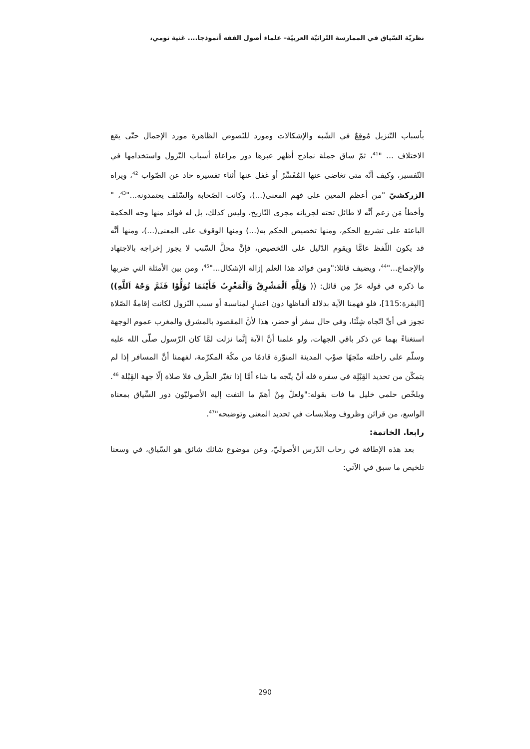نظريّة السّياق في الممارسة التّراثيّة العربيّة– علماء أصول الفقه أنموذجا.... غنية تومي،
بأسباب التّنزيل مُوقِعٌ في الشّبه والإشكالات ومورد للنّصوص الظاهرة مورد الإجمال حتّى يقع الاختلاف ... "<sup>41</sup>، ثمّ ساق جملة نماذج أظهر عبرها دور مراعاة أسباب النّزول واستخدامها في التّفسير، وكيف أنَّه متى تغاضى عنها المُفَسِّرُ أو غفل عنها أثناء تفسيره حاد عن الصّواب <sup>42</sup>، ويراه الزركشيّ "من أعظم المعين على فهم المعنى(...)، وكانت الصّحابة والسّلف يعتمدونه..."<sup>43</sup>، " وأخطأ مَن زعم أنَّه لا طائل تحته لجريانه مجرى التّاريخ، وليس كذلك، بل له فوائد منها وجه الحكمة الباعثة على تشريع الحكم، ومنها تخصيص الحكم به(...) ومنها الوقوف على المعنى(...)، ومنها أنَّه قد يكون اللّفظ عامًّا ويقوم الدّليل على التّخصيص، فإنَّ محلَّ السّبب لا يجوز إخراجه بالاجتهاد والإجماع..."<sup>44</sup>، ويضيف قائلا:"ومن فوائد هذا العلم إزالة الإشكال..."<sup>45</sup>، ومن بين الأمثلة التي ضربها ما ذكره في قوله عزّ مِن قائل: (( وَلِلَّهِ اَلْمَشْرِقُ وَاَلْمَغْرِبُ فَأَيْنَمَا تُوَلُّوْا فَثَمَّ وَجْهُ اَللَّهِ))[البقرة:115]، فلو فهمنا الآية بدلالة ألفاظها دون اعتبارٍ لمناسبة أو سبب النّزول لكانت إقامةُ الصّلاة تجوز في أيِّ اتّجاه شِئْنَا، وفي حال سفر أو حضر، هذا لأنَّ المقصود بالمشرق والمغرب عموم الوجهة استغناءً بهما عن ذكر باقي الجهات، ولو علمنا أنَّ الآية إنَّما نزلت لمَّا كان الرّسول صلّى الله عليه وسلّم على راحلته متّجهًا صوْب المدينة المنوّرة قادمًا من مكّة المكرّمة، لفهمنا أنَّ المسافر إذا لم يتمكّن من تحديد القِبْلِة في سفره فله أنْ يتّجه ما شاء أمَّا إذا تغيّر الظّرف فلا صلاة إلّا جهة القِبْلة <sup>46</sup>. ويلخّص حلمي خليل ما فات بقوله:"ولعلّ مِنْ أهمّ ما التفت إليه الأصوليّون دور السِّياق بمعناه الواسع، من قرائن وظروف وملابسات في تحديد المعنى وتوضيحه"<sup>47</sup>.
رابعا. الخاتمة:
بعد هذه الإطافة في رحاب الدّرس الأصوليّ، وعن موضوع شائك شائق هو السّياق، في وسعنا تلخيص ما سبق في الآتي:
290